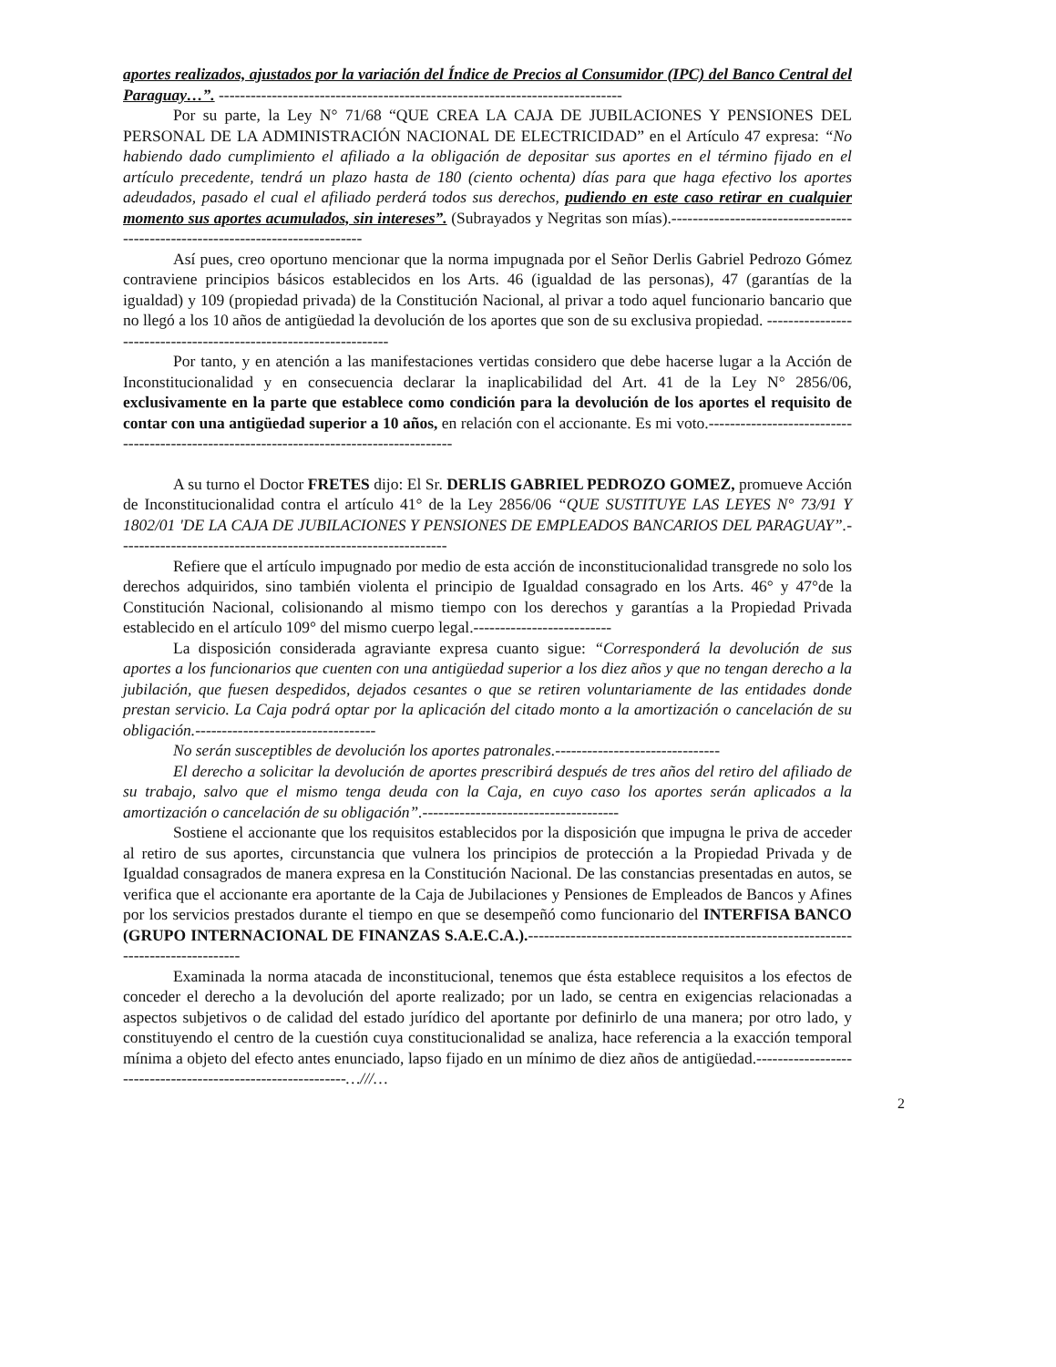aportes realizados, ajustados por la variación del Índice de Precios al Consumidor (IPC) del Banco Central del Paraguay…”. ----------------------------------------------------------------------------
Por su parte, la Ley N° 71/68 “QUE CREA LA CAJA DE JUBILACIONES Y PENSIONES DEL PERSONAL DE LA ADMINISTRACIÓN NACIONAL DE ELECTRICIDAD” en el Artículo 47 expresa: “No habiendo dado cumplimiento el afiliado a la obligación de depositar sus aportes en el término fijado en el artículo precedente, tendrá un plazo hasta de 180 (ciento ochenta) días para que haga efectivo los aportes adeudados, pasado el cual el afiliado perderá todos sus derechos, pudiendo en este caso retirar en cualquier momento sus aportes acumulados, sin intereses”. (Subrayados y Negritas son mías).-------------------------------------------------------------------------------
Así pues, creo oportuno mencionar que la norma impugnada por el Señor Derlis Gabriel Pedrozo Gómez contraviene principios básicos establecidos en los Arts. 46 (igualdad de las personas), 47 (garantías de la igualdad) y 109 (propiedad privada) de la Constitución Nacional, al privar a todo aquel funcionario bancario que no llegó a los 10 años de antigüedad la devolución de los aportes que son de su exclusiva propiedad. ------------------------------------------------------------------
Por tanto, y en atención a las manifestaciones vertidas considero que debe hacerse lugar a la Acción de Inconstitucionalidad y en consecuencia declarar la inaplicabilidad del Art. 41 de la Ley N° 2856/06, exclusivamente en la parte que establece como condición para la devolución de los aportes el requisito de contar con una antigüedad superior a 10 años, en relación con el accionante. Es mi voto.-----------------------------------------------------------------------------------------
A su turno el Doctor FRETES dijo: El Sr. DERLIS GABRIEL PEDROZO GOMEZ, promueve Acción de Inconstitucionalidad contra el artículo 41° de la Ley 2856/06 “QUE SUSTITUYE LAS LEYES N° 73/91 Y 1802/01 'DE LA CAJA DE JUBILACIONES Y PENSIONES DE EMPLEADOS BANCARIOS DEL PARAGUAY”.--------------------------------------------------------------
Refiere que el artículo impugnado por medio de esta acción de inconstitucionalidad transgrede no solo los derechos adquiridos, sino también violenta el principio de Igualdad consagrado en los Arts. 46° y 47°de la Constitución Nacional, colisionando al mismo tiempo con los derechos y garantías a la Propiedad Privada establecido en el artículo 109° del mismo cuerpo legal.--------------------------
La disposición considerada agraviante expresa cuanto sigue: “Corresponderá la devolución de sus aportes a los funcionarios que cuenten con una antigüedad superior a los diez años y que no tengan derecho a la jubilación, que fuesen despedidos, dejados cesantes o que se retiren voluntariamente de las entidades donde prestan servicio. La Caja podrá optar por la aplicación del citado monto a la amortización o cancelación de su obligación.----------------------------------
No serán susceptibles de devolución los aportes patronales.-------------------------------
El derecho a solicitar la devolución de aportes prescribirá después de tres años del retiro del afiliado de su trabajo, salvo que el mismo tenga deuda con la Caja, en cuyo caso los aportes serán aplicados a la amortización o cancelación de su obligación”.-------------------------------------
Sostiene el accionante que los requisitos establecidos por la disposición que impugna le priva de acceder al retiro de sus aportes, circunstancia que vulnera los principios de protección a la Propiedad Privada y de Igualdad consagrados de manera expresa en la Constitución Nacional. De las constancias presentadas en autos, se verifica que el accionante era aportante de la Caja de Jubilaciones y Pensiones de Empleados de Bancos y Afines por los servicios prestados durante el tiempo en que se desempeñó como funcionario del INTERFISA BANCO (GRUPO INTERNACIONAL DE FINANZAS S.A.E.C.A.).-----------------------------------------------------------------------------------
Examinada la norma atacada de inconstitucional, tenemos que ésta establece requisitos a los efectos de conceder el derecho a la devolución del aporte realizado; por un lado, se centra en exigencias relacionadas a aspectos subjetivos o de calidad del estado jurídico del aportante por definirlo de una manera; por otro lado, y constituyendo el centro de la cuestión cuya constitucionalidad se analiza, hace referencia a la exacción temporal mínima a objeto del efecto antes enunciado, lapso fijado en un mínimo de diez años de antigüedad.------------------------------------------------------------…///…
2